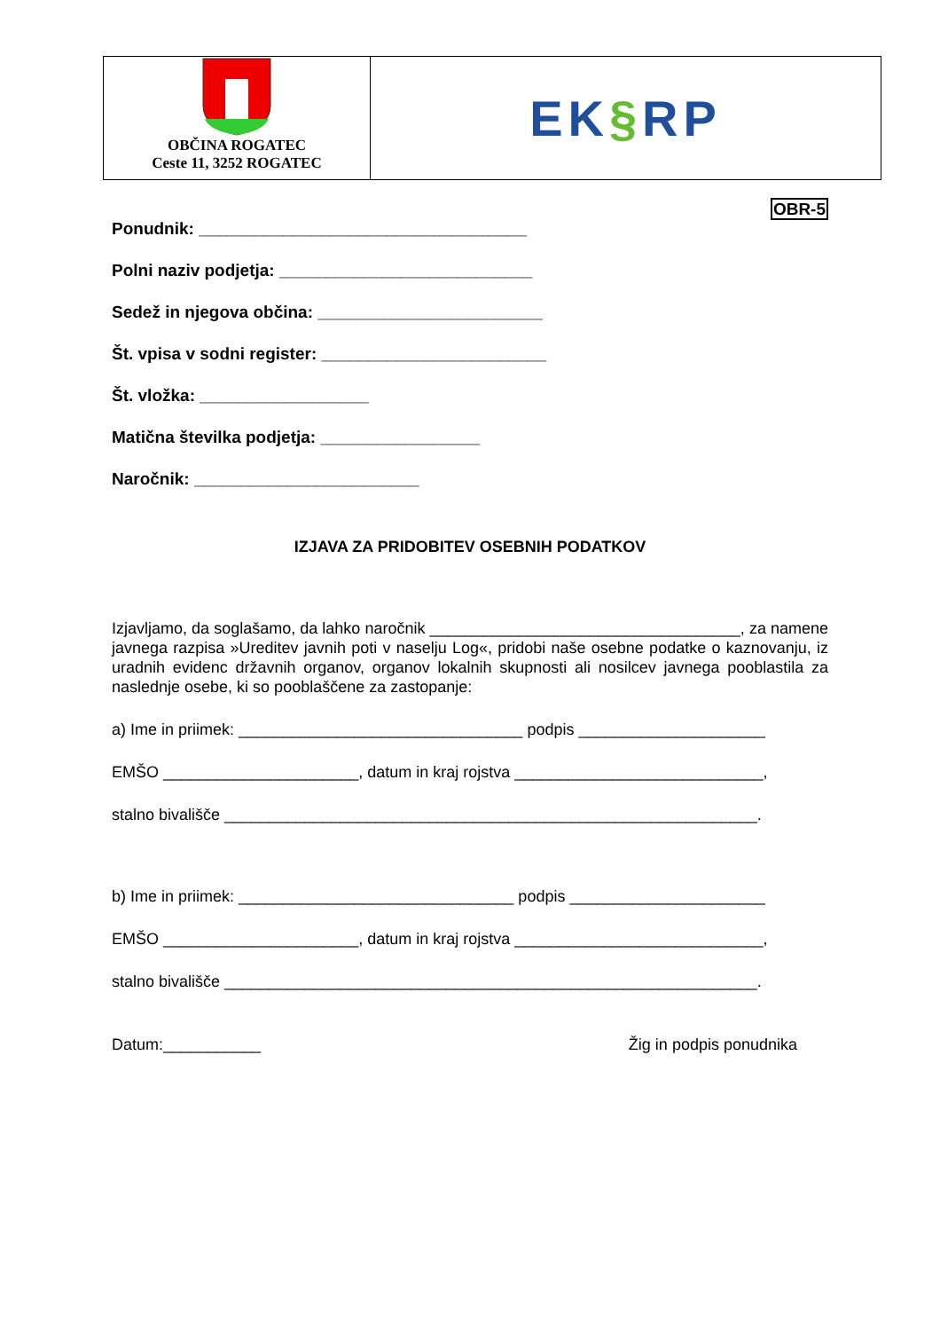OBČINA ROGATEC
Ceste 11, 3252 ROGATEC
EK § RP
OBR-5
Ponudnik: ___________________________________
Polni naziv podjetja: ___________________________
Sedež in njegova občina: ________________________
Št. vpisa v sodni register: ________________________
Št. vložka: __________________
Matična številka podjetja: _________________
Naročnik: ________________________
IZJAVA ZA PRIDOBITEV OSEBNIH PODATKOV
Izjavljamo, da soglašamo, da lahko naročnik ___________________________________, za namene javnega razpisa »Ureditev javnih poti v naselju Log«, pridobi naše osebne podatke o kaznovanju, iz uradnih evidenc državnih organov, organov lokalnih skupnosti ali nosilcev javnega pooblastila za naslednje osebe, ki so pooblaščene za zastopanje:
a) Ime in priimek: ________________________________ podpis _____________________
EMŠO ______________________, datum in kraj rojstva ____________________________,
stalno bivališče ____________________________________________________________.
b) Ime in priimek: _______________________________ podpis ______________________
EMŠO ______________________, datum in kraj rojstva ____________________________,
stalno bivališče ____________________________________________________________.
Datum:___________ Žig in podpis ponudnika